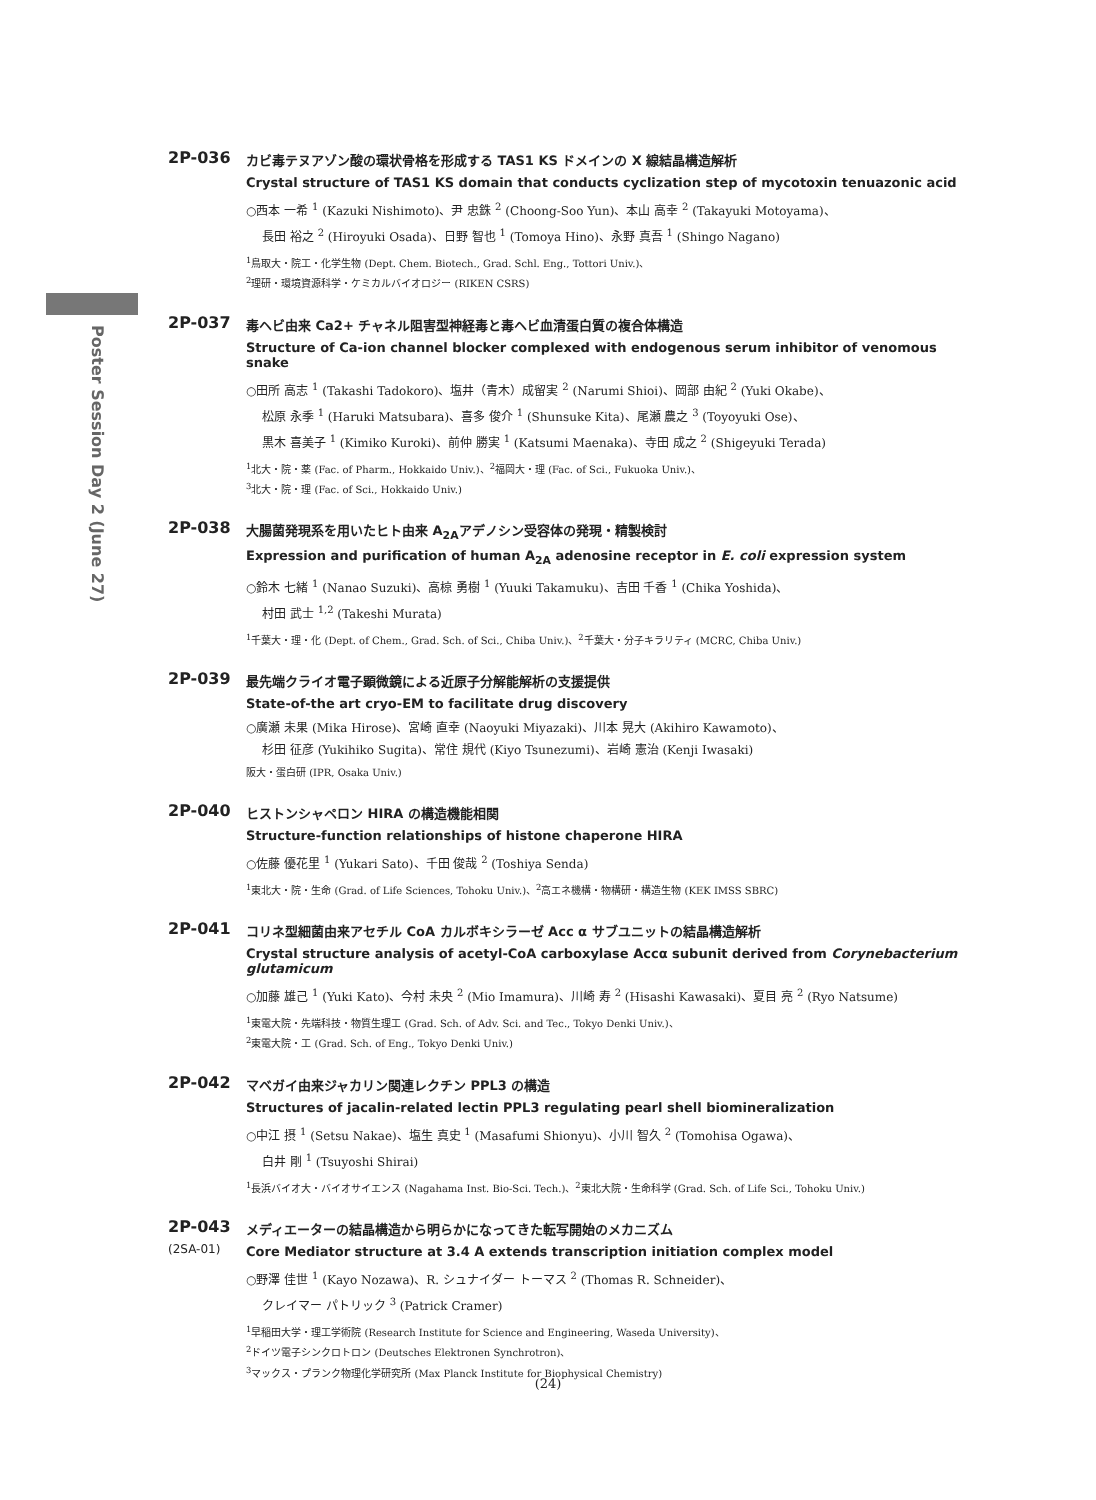Poster Session Day 2 (June 27)
2P-036
カビ毒テヌアゾン酸の環状骨格を形成する TAS1 KS ドメインの X 線結晶構造解析
Crystal structure of TAS1 KS domain that conducts cyclization step of mycotoxin tenuazonic acid
○西本 一希 <sup>1</sup> (Kazuki Nishimoto)、尹 忠銖 <sup>2</sup> (Choong-Soo Yun)、本山 高幸 <sup>2</sup> (Takayuki Motoyama)、
長田 裕之 <sup>2</sup> (Hiroyuki Osada)、日野 智也 <sup>1</sup> (Tomoya Hino)、永野 真吾 <sup>1</sup> (Shingo Nagano)
<sup>1</sup> 鳥取大・院工・化学生物 (Dept. Chem. Biotech., Grad. Schl. Eng., Tottori Univ.)、
<sup>2</sup> 理研・環境資源科学・ケミカルバイオロジー (RIKEN CSRS)
2P-037
毒ヘビ由来 Ca2+ チャネル阻害型神経毒と毒ヘビ血清蛋白質の複合体構造
Structure of Ca-ion channel blocker complexed with endogenous serum inhibitor of venomous snake
○田所 高志 <sup>1</sup> (Takashi Tadokoro)、塩井（青木）成留実 <sup>2</sup> (Narumi Shioi)、岡部 由紀 <sup>2</sup> (Yuki Okabe)、
松原 永季 <sup>1</sup> (Haruki Matsubara)、喜多 俊介 <sup>1</sup> (Shunsuke Kita)、尾瀬 農之 <sup>3</sup> (Toyoyuki Ose)、
黒木 喜美子 <sup>1</sup> (Kimiko Kuroki)、前仲 勝実 <sup>1</sup> (Katsumi Maenaka)、寺田 成之 <sup>2</sup> (Shigeyuki Terada)
<sup>1</sup> 北大・院・薬 (Fac. of Pharm., Hokkaido Univ.)、<sup>2</sup>福岡大・理 (Fac. of Sci., Fukuoka Univ.)、
<sup>3</sup> 北大・院・理 (Fac. of Sci., Hokkaido Univ.)
2P-038
大腸菌発現系を用いたヒト由来 A<sub>2A</sub>アデノシン受容体の発現・精製検討
Expression and purification of human A<sub>2A</sub> adenosine receptor in E. coli expression system
○鈴木 七緒 <sup>1</sup> (Nanao Suzuki)、高椋 勇樹 <sup>1</sup> (Yuuki Takamuku)、吉田 千香 <sup>1</sup> (Chika Yoshida)、
村田 武士 <sup>1,2</sup> (Takeshi Murata)
<sup>1</sup> 千葉大・理・化 (Dept. of Chem., Grad. Sch. of Sci., Chiba Univ.)、<sup>2</sup>千葉大・分子キラリティ (MCRC, Chiba Univ.)
2P-039
最先端クライオ電子顕微鏡による近原子分解能解析の支援提供
State-of-the art cryo-EM to facilitate drug discovery
○廣瀬 未果 (Mika Hirose)、宮崎 直幸 (Naoyuki Miyazaki)、川本 晃大 (Akihiro Kawamoto)、
杉田 征彦 (Yukihiko Sugita)、常住 規代 (Kiyo Tsunezumi)、岩崎 憲治 (Kenji Iwasaki)
阪大・蛋白研 (IPR, Osaka Univ.)
2P-040
ヒストンシャペロン HIRA の構造機能相関
Structure-function relationships of histone chaperone HIRA
○佐藤 優花里 <sup>1</sup> (Yukari Sato)、千田 俊哉 <sup>2</sup> (Toshiya Senda)
<sup>1</sup> 東北大・院・生命 (Grad. of Life Sciences, Tohoku Univ.)、<sup>2</sup>高エネ機構・物構研・構造生物 (KEK IMSS SBRC)
2P-041
コリネ型細菌由来アセチル CoA カルボキシラーゼ Acc α サブユニットの結晶構造解析
Crystal structure analysis of acetyl-CoA carboxylase Accα subunit derived from Corynebacterium glutamicum
○加藤 雄己 <sup>1</sup> (Yuki Kato)、今村 未央 <sup>2</sup> (Mio Imamura)、川崎 寿 <sup>2</sup> (Hisashi Kawasaki)、夏目 亮 <sup>2</sup> (Ryo Natsume)
<sup>1</sup> 東電大院・先端科技・物質生理工 (Grad. Sch. of Adv. Sci. and Tec., Tokyo Denki Univ.)、
<sup>2</sup> 東電大院・工 (Grad. Sch. of Eng., Tokyo Denki Univ.)
2P-042
マベガイ由来ジャカリン関連レクチン PPL3 の構造
Structures of jacalin-related lectin PPL3 regulating pearl shell biomineralization
○中江 摂 <sup>1</sup> (Setsu Nakae)、塩生 真史 <sup>1</sup> (Masafumi Shionyu)、小川 智久 <sup>2</sup> (Tomohisa Ogawa)、
白井 剛 <sup>1</sup> (Tsuyoshi Shirai)
<sup>1</sup> 長浜バイオ大・バイオサイエンス (Nagahama Inst. Bio-Sci. Tech.)、<sup>2</sup>東北大院・生命科学 (Grad. Sch. of Life Sci., Tohoku Univ.)
2P-043
(2SA-01)
メディエーターの結晶構造から明らかになってきた転写開始のメカニズム
Core Mediator structure at 3.4 A extends transcription initiation complex model
○野澤 佳世 <sup>1</sup> (Kayo Nozawa)、R. シュナイダー トーマス <sup>2</sup> (Thomas R. Schneider)、
クレイマー パトリック <sup>3</sup> (Patrick Cramer)
<sup>1</sup> 早稲田大学・理工学術院 (Research Institute for Science and Engineering, Waseda University)、
<sup>2</sup> ドイツ電子シンクロトロン (Deutsches Elektronen Synchrotron)、
<sup>3</sup> マックス・プランク物理化学研究所 (Max Planck Institute for Biophysical Chemistry)
(24)